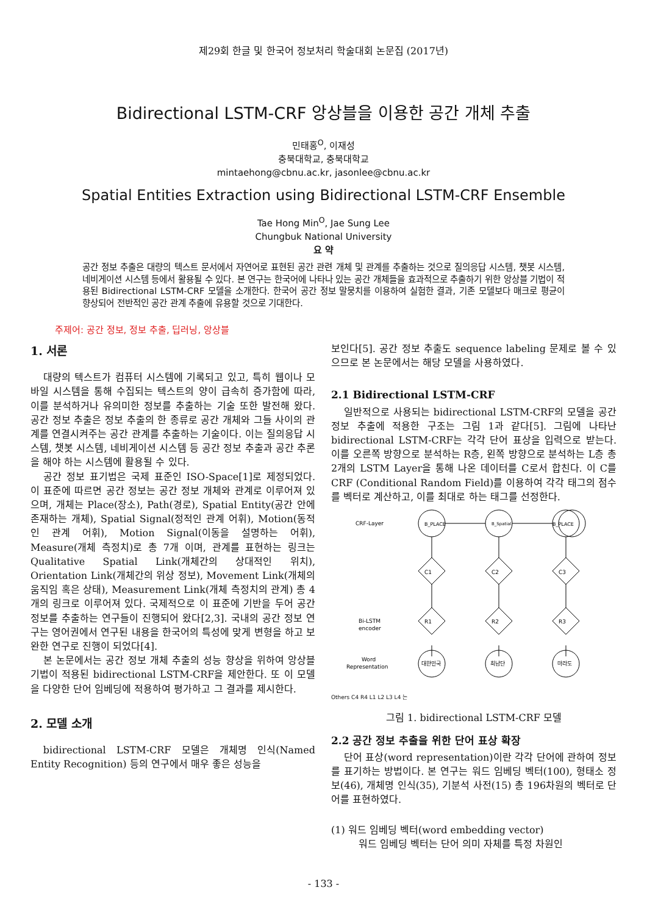제29회 한글 및 한국어 정보처리 학술대회 논문집 (2017년)
Bidirectional LSTM-CRF 앙상블을 이용한 공간 개체 추출
민태홍<sup>O</sup>, 이재성
충북대학교, 충북대학교
mintaehong@cbnu.ac.kr, jasonlee@cbnu.ac.kr
Spatial Entities Extraction using Bidirectional LSTM-CRF Ensemble
Tae Hong Min<sup>O</sup>, Jae Sung Lee
Chungbuk National University
요 약
공간 정보 추출은 대량의 텍스트 문서에서 자연어로 표현된 공간 관련 개체 및 관계를 추출하는 것으로 질의응답 시스템, 챗봇 시스템, 네비게이션 시스템 등에서 활용될 수 있다. 본 연구는 한국어에 나타나 있는 공간 개체들을 효과적으로 추출하기 위한 앙상블 기법이 적용된 Bidirectional LSTM-CRF 모델을 소개한다. 한국어 공간 정보 말뭉치를 이용하여 실험한 결과, 기존 모델보다 매크로 평균이 향상되어 전반적인 공간 관계 추출에 유용할 것으로 기대한다.
주제어: 공간 정보, 정보 추출, 딥러닝, 앙상블
1. 서론
대량의 텍스트가 컴퓨터 시스템에 기록되고 있고, 특히 웹이나 모바일 시스템을 통해 수집되는 텍스트의 양이 급속히 증가함에 따라, 이를 분석하거나 유의미한 정보를 추출하는 기술 또한 발전해 왔다. 공간 정보 추출은 정보 추출의 한 종류로 공간 개체와 그들 사이의 관계를 연결시켜주는 공간 관계를 추출하는 기술이다. 이는 질의응답 시스템, 챗봇 시스템, 네비게이션 시스템 등 공간 정보 추출과 공간 추론을 해야 하는 시스템에 활용될 수 있다.
공간 정보 표기법은 국제 표준인 ISO-Space[1]로 제정되었다. 이 표준에 따르면 공간 정보는 공간 정보 개체와 관계로 이루어져 있으며, 개체는 Place(장소), Path(경로), Spatial Entity(공간 안에 존재하는 개체), Spatial Signal(정적인 관계 어휘), Motion(동적인 관계 어휘), Motion Signal(이동을 설명하는 어휘), Measure(개체 측정치)로 총 7개 이며, 관계를 표현하는 링크는 Qualitative Spatial Link(개체간의 상대적인 위치), Orientation Link(개체간의 위상 정보), Movement Link(개체의 움직임 혹은 상태), Measurement Link(개체 측정치의 관계) 총 4개의 링크로 이루어져 있다. 국제적으로 이 표준에 기반을 두어 공간 정보를 추출하는 연구들이 진행되어 왔다[2,3]. 국내의 공간 정보 연구는 영어권에서 연구된 내용을 한국어의 특성에 맞게 변형을 하고 보완한 연구로 진행이 되었다[4].
본 논문에서는 공간 정보 개체 추출의 성능 향상을 위하여 앙상블 기법이 적용된 bidirectional LSTM-CRF을 제안한다. 또 이 모델을 다양한 단어 임베딩에 적용하여 평가하고 그 결과를 제시한다.
2. 모델 소개
bidirectional LSTM-CRF 모델은 개체명 인식(Named Entity Recognition) 등의 연구에서 매우 좋은 성능을
보인다[5]. 공간 정보 추출도 sequence labeling 문제로 볼 수 있으므로 본 논문에서는 해당 모델을 사용하였다.
2.1 Bidirectional LSTM-CRF
일반적으로 사용되는 bidirectional LSTM-CRF의 모델을 공간 정보 추출에 적용한 구조는 그림 1과 같다[5]. 그림에 나타난 bidirectional LSTM-CRF는 각각 단어 표상을 입력으로 받는다. 이를 오른쪽 방향으로 분석하는 R층, 왼쪽 방향으로 분석하는 L층 총 2개의 LSTM Layer을 통해 나온 데이터를 C로서 합친다. 이 C를 CRF (Conditional Random Field)를 이용하여 각각 태그의 점수를 벡터로 계산하고, 이를 최대로 하는 태그를 선정한다.
CRF-Layer
Bi-LSTM
encoder
Word
Representation
B_PLACE
B_Spatial
B_PLACE
C1
C2
C3
R1
R2
R3
대한민국
최남단
마라도
Others C4 R4 L1 L2 L3 L4 는
그림 1. bidirectional LSTM-CRF 모델
2.2 공간 정보 추출을 위한 단어 표상 확장
단어 표상(word representation)이란 각각 단어에 관하여 정보를 표기하는 방법이다. 본 연구는 워드 임베딩 벡터(100), 형태소 정보(46), 개체명 인식(35), 기분석 사전(15) 총 196차원의 벡터로 단어를 표현하였다.
(1) 워드 임베딩 벡터(word embedding vector)
워드 임베딩 벡터는 단어 의미 자체를 특정 차원인
- 133 -